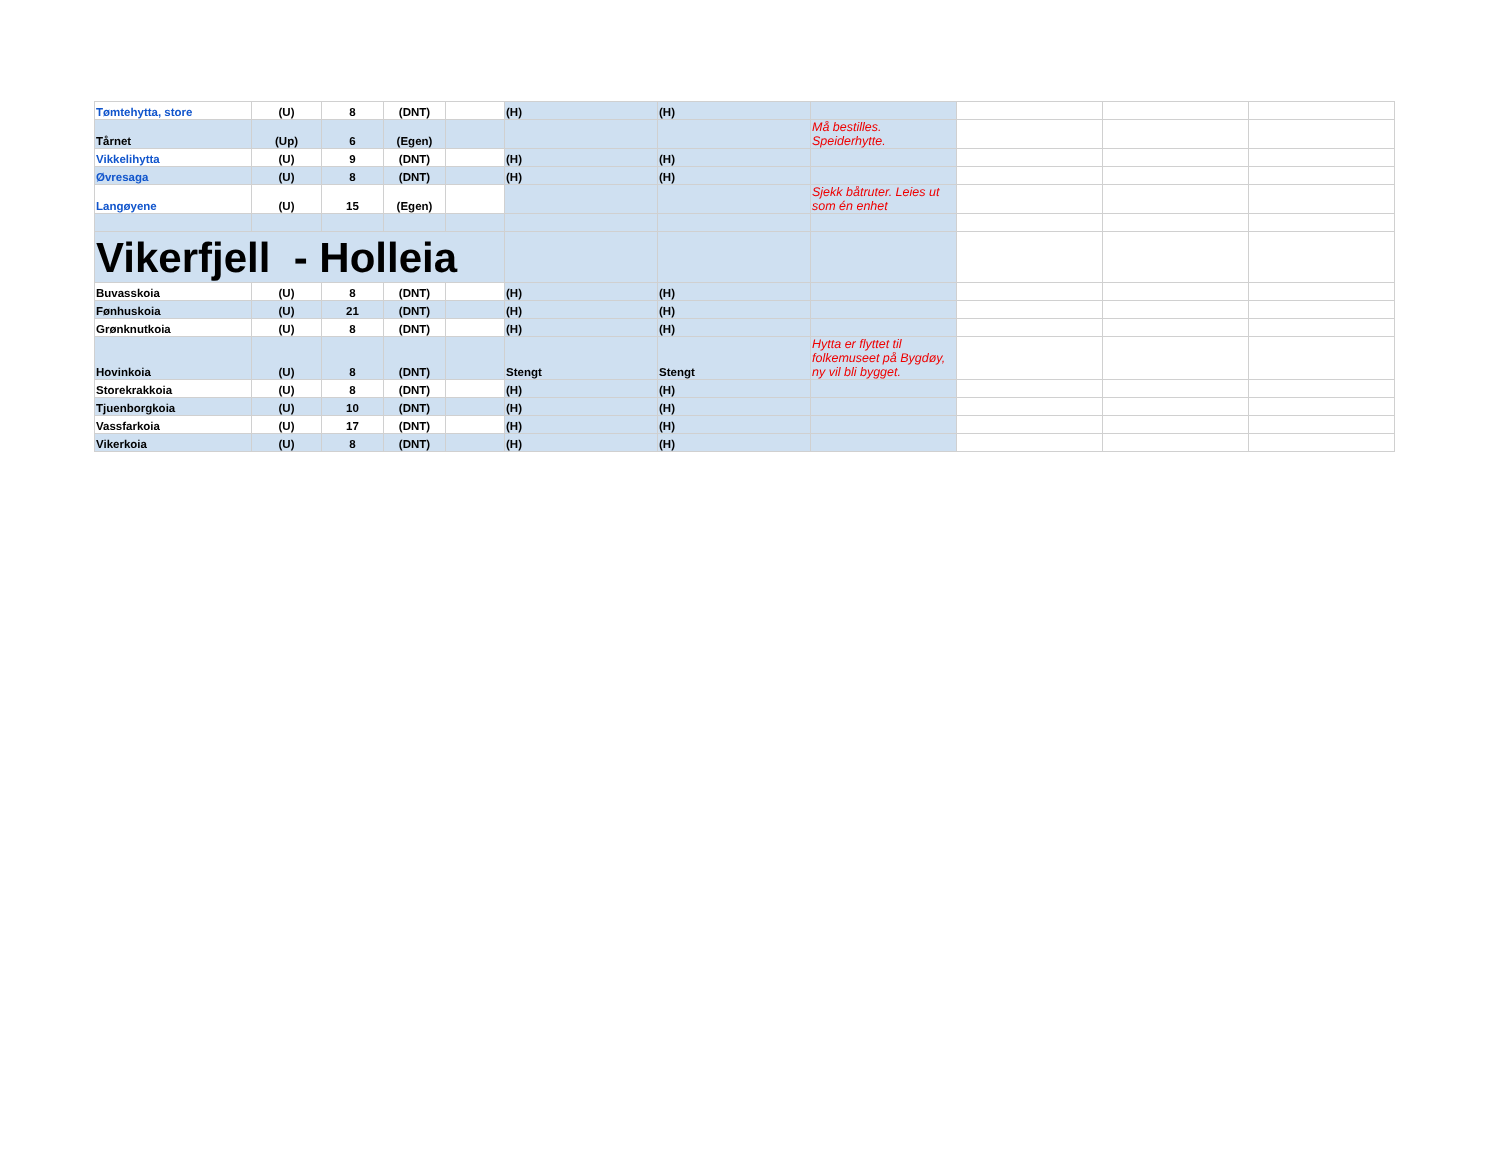| Tømtehytta, store | (U) | 8 | (DNT) | | (H) | (H) | | | | |
| Tårnet | (Up) | 6 | (Egen) | | | | Må bestilles. Speiderhytte. | | | |
| Vikkelihytta | (U) | 9 | (DNT) | | (H) | (H) | | | | |
| Øvresaga | (U) | 8 | (DNT) | | (H) | (H) | | | | |
| Langøyene | (U) | 15 | (Egen) | | | | Sjekk båtruter. Leies ut som én enhet | | | |
| Vikerfjell - Holleia | | | | | | | | | | |
| Buvasskoia | (U) | 8 | (DNT) | | (H) | (H) | | | | |
| Fønhuskoia | (U) | 21 | (DNT) | | (H) | (H) | | | | |
| Grønknutkoia | (U) | 8 | (DNT) | | (H) | (H) | | | | |
| Hovinkoia | (U) | 8 | (DNT) | | Stengt | Stengt | Hytta er flyttet til folkemuseet på Bygdøy, ny vil bli bygget. | | | |
| Storekrakkoia | (U) | 8 | (DNT) | | (H) | (H) | | | | |
| Tjuenborgkoia | (U) | 10 | (DNT) | | (H) | (H) | | | | |
| Vassfarkoia | (U) | 17 | (DNT) | | (H) | (H) | | | | |
| Vikerkoia | (U) | 8 | (DNT) | | (H) | (H) | | | | |